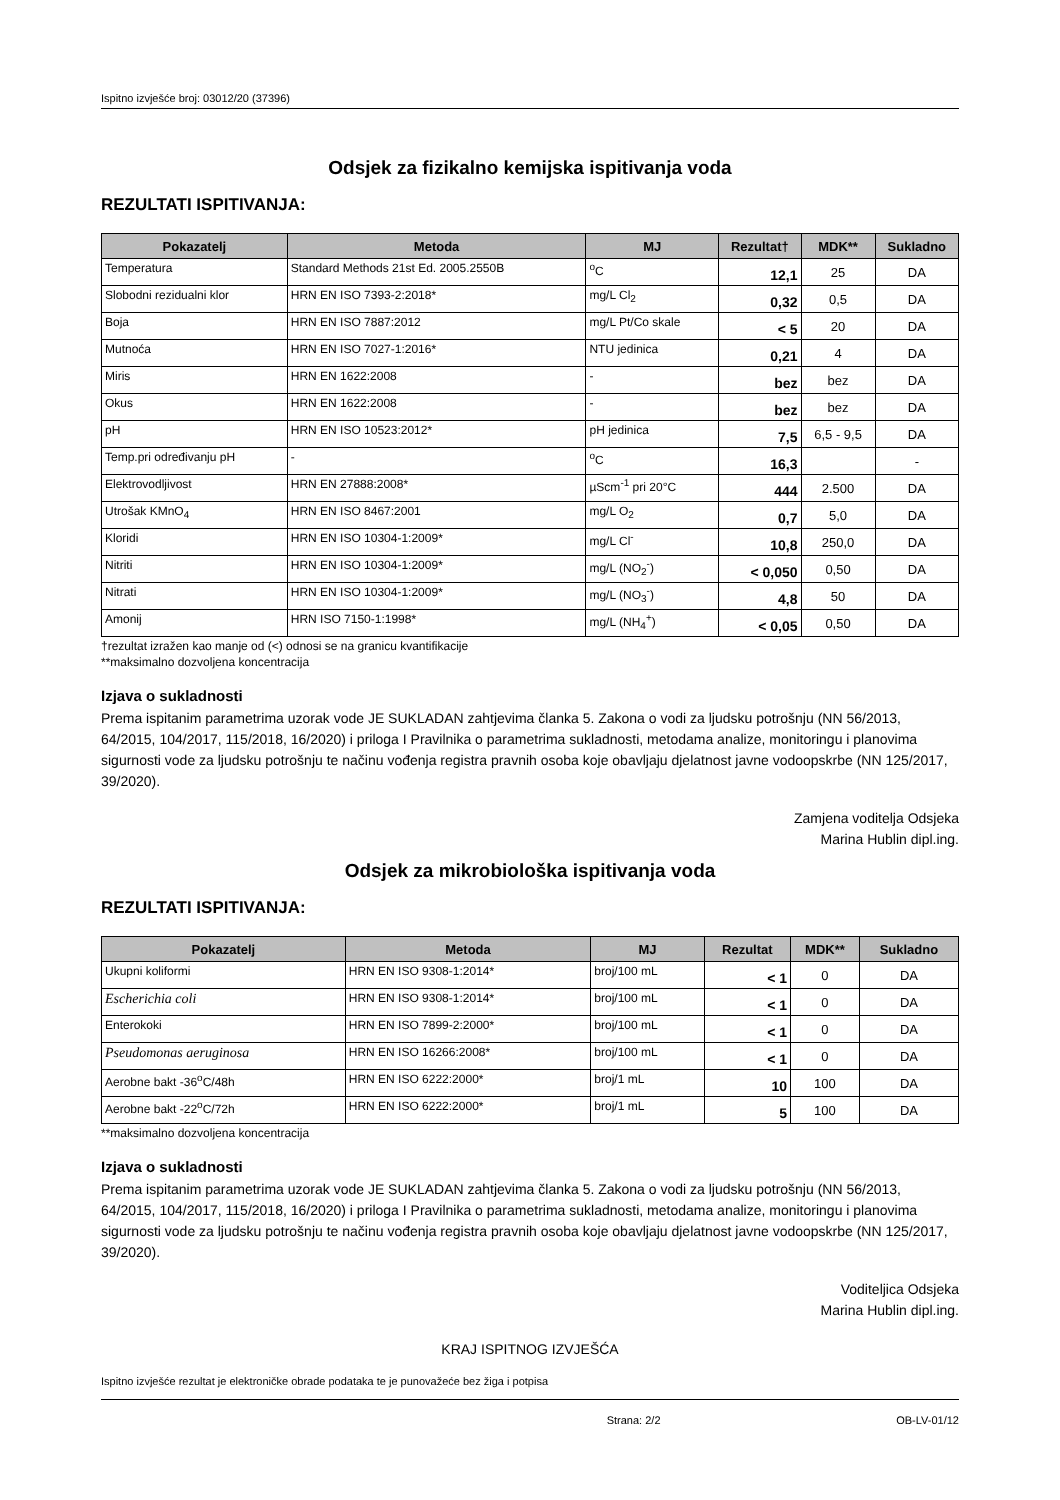Ispitno izvješće broj: 03012/20 (37396)
Odsjek za fizikalno kemijska ispitivanja voda
REZULTATI ISPITIVANJA:
| Pokazatelj | Metoda | MJ | Rezultat† | MDK** | Sukladno |
| --- | --- | --- | --- | --- | --- |
| Temperatura | Standard Methods 21st Ed. 2005.2550B | <sup>o</sup> C | 12,1 | 25 | DA |
| Slobodni rezidualni klor | HRN EN ISO 7393-2:2018* | mg/L Cl<sub>2</sub> | 0,32 | 0,5 | DA |
| Boja | HRN EN ISO 7887:2012 | mg/L Pt/Co skale | < 5 | 20 | DA |
| Mutnoća | HRN EN ISO 7027-1:2016* | NTU jedinica | 0,21 | 4 | DA |
| Miris | HRN EN 1622:2008 | - | bez | bez | DA |
| Okus | HRN EN 1622:2008 | - | bez | bez | DA |
| pH | HRN EN ISO 10523:2012* | pH jedinica | 7,5 | 6,5 - 9,5 | DA |
| Temp.pri određivanju pH | - | <sup>o</sup> C | 16,3 | | - |
| Elektrovodljivost | HRN EN 27888:2008* | µScm<sup>-1</sup> pri 20°C | 444 | 2.500 | DA |
| Utrošak KMnO<sub>4</sub> | HRN EN ISO 8467:2001 | mg/L O<sub>2</sub> | 0,7 | 5,0 | DA |
| Kloridi | HRN EN ISO 10304-1:2009* | mg/L Cl<sup>-</sup> | 10,8 | 250,0 | DA |
| Nitriti | HRN EN ISO 10304-1:2009* | mg/L (NO<sub>2</sub><sup>-</sup>) | < 0,050 | 0,50 | DA |
| Nitrati | HRN EN ISO 10304-1:2009* | mg/L (NO<sub>3</sub><sup>-</sup>) | 4,8 | 50 | DA |
| Amonij | HRN ISO 7150-1:1998* | mg/L (NH<sub>4</sub><sup>+</sup>) | < 0,05 | 0,50 | DA |
†rezultat izražen kao manje od (<) odnosi se na granicu kvantifikacije
**maksimalno dozvoljena koncentracija
Izjava o sukladnosti
Prema ispitanim parametrima uzorak vode JE SUKLADAN zahtjevima članka 5. Zakona o vodi za ljudsku potrošnju (NN 56/2013, 64/2015, 104/2017, 115/2018, 16/2020) i priloga I Pravilnika o parametrima sukladnosti, metodama analize, monitoringu i planovima sigurnosti vode za ljudsku potrošnju te načinu vođenja registra pravnih osoba koje obavljaju djelatnost javne vodoopskrbe (NN 125/2017, 39/2020).
Zamjena voditelja Odsjeka
Marina Hublin dipl.ing.
Odsjek za mikrobiološka ispitivanja voda
REZULTATI ISPITIVANJA:
| Pokazatelj | Metoda | MJ | Rezultat | MDK** | Sukladno |
| --- | --- | --- | --- | --- | --- |
| Ukupni koliformi | HRN EN ISO 9308-1:2014* | broj/100 mL | < 1 | 0 | DA |
| Escherichia coli | HRN EN ISO 9308-1:2014* | broj/100 mL | < 1 | 0 | DA |
| Enterokoki | HRN EN ISO 7899-2:2000* | broj/100 mL | < 1 | 0 | DA |
| Pseudomonas aeruginosa | HRN EN ISO 16266:2008* | broj/100 mL | < 1 | 0 | DA |
| Aerobne bakt -36<sup>o</sup>C/48h | HRN EN ISO 6222:2000* | broj/1 mL | 10 | 100 | DA |
| Aerobne bakt -22<sup>o</sup>C/72h | HRN EN ISO 6222:2000* | broj/1 mL | 5 | 100 | DA |
**maksimalno dozvoljena koncentracija
Izjava o sukladnosti
Prema ispitanim parametrima uzorak vode JE SUKLADAN zahtjevima članka 5. Zakona o vodi za ljudsku potrošnju (NN 56/2013, 64/2015, 104/2017, 115/2018, 16/2020) i priloga I Pravilnika o parametrima sukladnosti, metodama analize, monitoringu i planovima sigurnosti vode za ljudsku potrošnju te načinu vođenja registra pravnih osoba koje obavljaju djelatnost javne vodoopskrbe (NN 125/2017, 39/2020).
Voditeljica Odsjeka
Marina Hublin dipl.ing.
KRAJ ISPITNOG IZVJEŠĆA
Ispitno izvješće rezultat je elektroničke obrade podataka te je punovažeće bez žiga i potpisa
Strana: 2/2 OB-LV-01/12